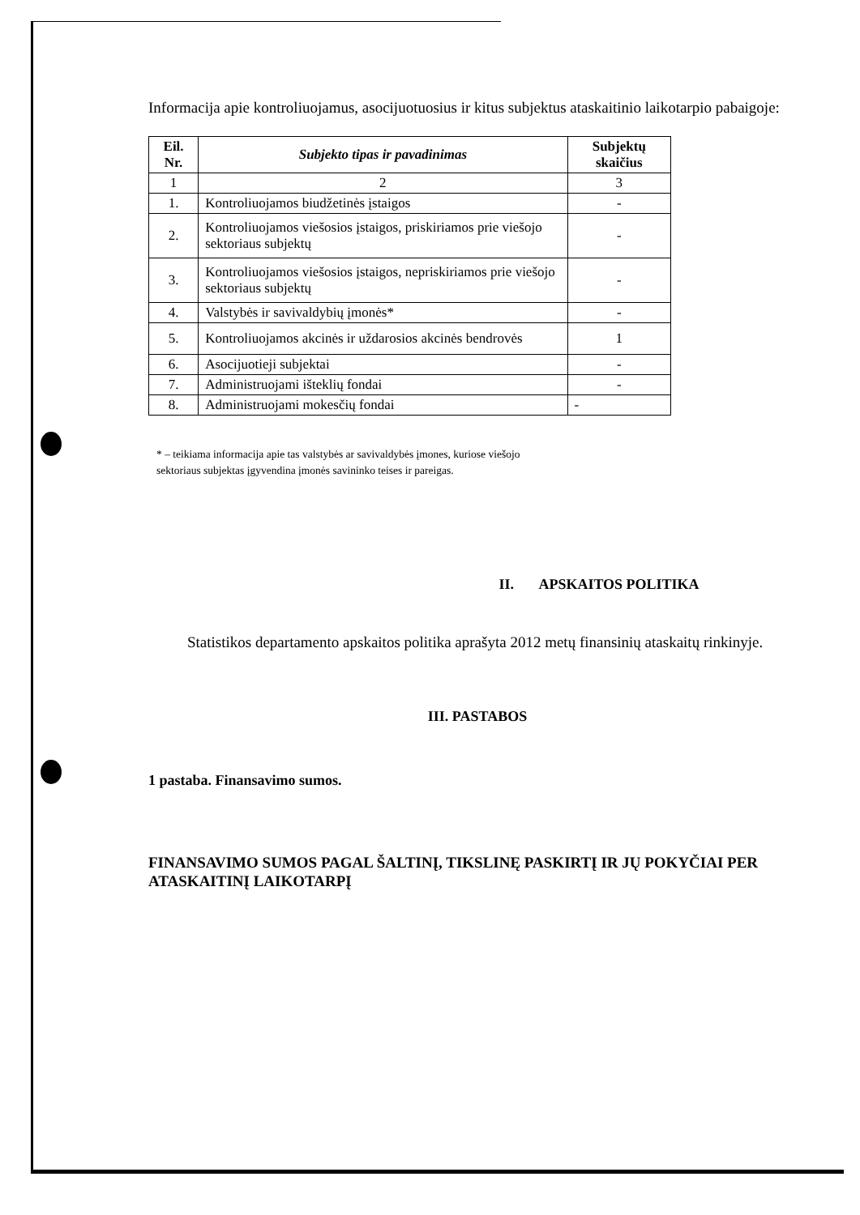Informacija apie kontroliuojamus, asocijuotuosius ir kitus subjektus ataskaitinio laikotarpio pabaigoje:
| Eil. Nr. | Subjekto tipas ir pavadinimas | Subjektų skaičius |
| --- | --- | --- |
| 1 | 2 | 3 |
| 1. | Kontroliuojamos biudžetinės įstaigos | - |
| 2. | Kontroliuojamos viešosios įstaigos, priskiriamos prie viešojo sektoriaus subjektų | - |
| 3. | Kontroliuojamos viešosios įstaigos, nepriskiriamos prie viešojo sektoriaus subjektų | - |
| 4. | Valstybės ir savivaldybių įmonės* | - |
| 5. | Kontroliuojamos akcinės ir uždarosios akcinės bendrovės | 1 |
| 6. | Asocijuotieji subjektai | - |
| 7. | Administruojami išteklių fondai | - |
| 8. | Administruojami mokesčių fondai | - |
* – teikiama informacija apie tas valstybės ar savivaldybės įmones, kuriose viešojo
sektoriaus subjektas įgyvendina įmonės savininko teises ir pareigas.
II. APSKAITOS POLITIKA
Statistikos departamento apskaitos politika aprašyta 2012 metų finansinių ataskaitų rinkinyje.
III. PASTABOS
1 pastaba. Finansavimo sumos.
FINANSAVIMO SUMOS PAGAL ŠALTINĮ, TIKSLINĘ PASKIRTĮ IR JŲ POKYČIAI PER ATASKAITINĮ LAIKOTARPĮ